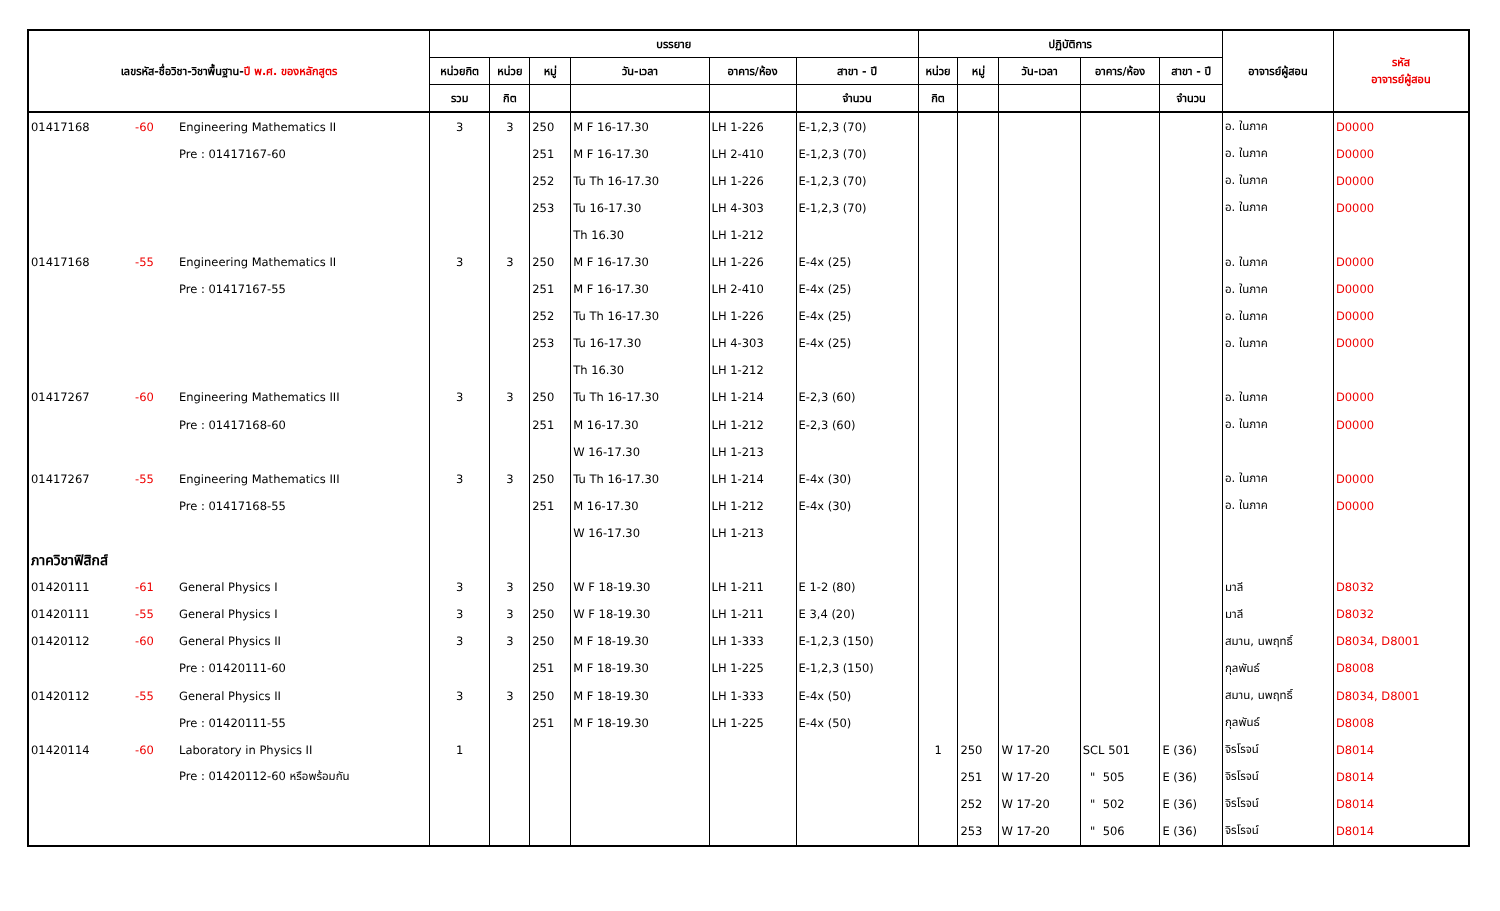| เลขรหัส-ชื่อวิชา-วิชาพื้นฐาน- ปี พ.ศ. ของหลักสูตร | | | บรรยาย | | | | | | ปฏิบัติการ | | | | | อาจารย์ผู้สอน | รหัส อาจารย์ผู้สอน |
| --- | --- | --- | --- | --- | --- | --- | --- | --- | --- | --- | --- | --- | --- | --- | --- |
| | | | หน่วยกิต | หน่วย | หมู่ | วัน-เวลา | อาคาร/ห้อง | สาขา - ปี | หน่วย | หมู่ | วัน-เวลา | อาคาร/ห้อง | สาขา - ปี | | |
| | | | รวม | กิต | | | | จำนวน | กิต | | | | จำนวน | | |
| 01417168 | -60 | Engineering Mathematics II | 3 | 3 | 250 | M F 16-17.30 | LH 1-226 | E-1,2,3 (70) | | | | | | อ. ในภาค | D0000 |
| | | Pre : 01417167-60 | | | 251 | M F 16-17.30 | LH 2-410 | E-1,2,3 (70) | | | | | | อ. ในภาค | D0000 |
| | | | | | 252 | Tu Th 16-17.30 | LH 1-226 | E-1,2,3 (70) | | | | | | อ. ในภาค | D0000 |
| | | | | | 253 | Tu 16-17.30 | LH 4-303 | E-1,2,3 (70) | | | | | | อ. ในภาค | D0000 |
| | | | | | | Th 16.30 | LH 1-212 | | | | | | | | |
| 01417168 | -55 | Engineering Mathematics II | 3 | 3 | 250 | M F 16-17.30 | LH 1-226 | E-4x (25) | | | | | | อ. ในภาค | D0000 |
| | | Pre : 01417167-55 | | | 251 | M F 16-17.30 | LH 2-410 | E-4x (25) | | | | | | อ. ในภาค | D0000 |
| | | | | | 252 | Tu Th 16-17.30 | LH 1-226 | E-4x (25) | | | | | | อ. ในภาค | D0000 |
| | | | | | 253 | Tu 16-17.30 | LH 4-303 | E-4x (25) | | | | | | อ. ในภาค | D0000 |
| | | | | | | Th 16.30 | LH 1-212 | | | | | | | | |
| 01417267 | -60 | Engineering Mathematics III | 3 | 3 | 250 | Tu Th 16-17.30 | LH 1-214 | E-2,3 (60) | | | | | | อ. ในภาค | D0000 |
| | | Pre : 01417168-60 | | | 251 | M 16-17.30 | LH 1-212 | E-2,3 (60) | | | | | | อ. ในภาค | D0000 |
| | | | | | | W 16-17.30 | LH 1-213 | | | | | | | | |
| 01417267 | -55 | Engineering Mathematics III | 3 | 3 | 250 | Tu Th 16-17.30 | LH 1-214 | E-4x (30) | | | | | | อ. ในภาค | D0000 |
| | | Pre : 01417168-55 | | | 251 | M 16-17.30 | LH 1-212 | E-4x (30) | | | | | | อ. ในภาค | D0000 |
| | | | | | | W 16-17.30 | LH 1-213 | | | | | | | | |
| ภาควิชาฟิสิกส์ | | | | | | | | | | | | | | | |
| 01420111 | -61 | General Physics I | 3 | 3 | 250 | W F 18-19.30 | LH 1-211 | E 1-2 (80) | | | | | | มาลี | D8032 |
| 01420111 | -55 | General Physics I | 3 | 3 | 250 | W F 18-19.30 | LH 1-211 | E 3,4 (20) | | | | | | มาลี | D8032 |
| 01420112 | -60 | General Physics II | 3 | 3 | 250 | M F 18-19.30 | LH 1-333 | E-1,2,3 (150) | | | | | | สมาน, นพฤทธิ์ | D8034, D8001 |
| | | Pre : 01420111-60 | | | 251 | M F 18-19.30 | LH 1-225 | E-1,2,3 (150) | | | | | | กุลพันธ์ | D8008 |
| 01420112 | -55 | General Physics II | 3 | 3 | 250 | M F 18-19.30 | LH 1-333 | E-4x (50) | | | | | | สมาน, นพฤทธิ์ | D8034, D8001 |
| | | Pre : 01420111-55 | | | 251 | M F 18-19.30 | LH 1-225 | E-4x (50) | | | | | | กุลพันธ์ | D8008 |
| 01420114 | -60 | Laboratory in Physics II | 1 | | | | | | 1 | 250 | W 17-20 | SCL 501 | E (36) | จิรโรจน์ | D8014 |
| | | Pre : 01420112-60 หรือพร้อมกัน | | | | | | | | 251 | W 17-20 | " 505 | E (36) | จิรโรจน์ | D8014 |
| | | | | | | | | | | 252 | W 17-20 | " 502 | E (36) | จิรโรจน์ | D8014 |
| | | | | | | | | | | 253 | W 17-20 | " 506 | E (36) | จิรโรจน์ | D8014 |